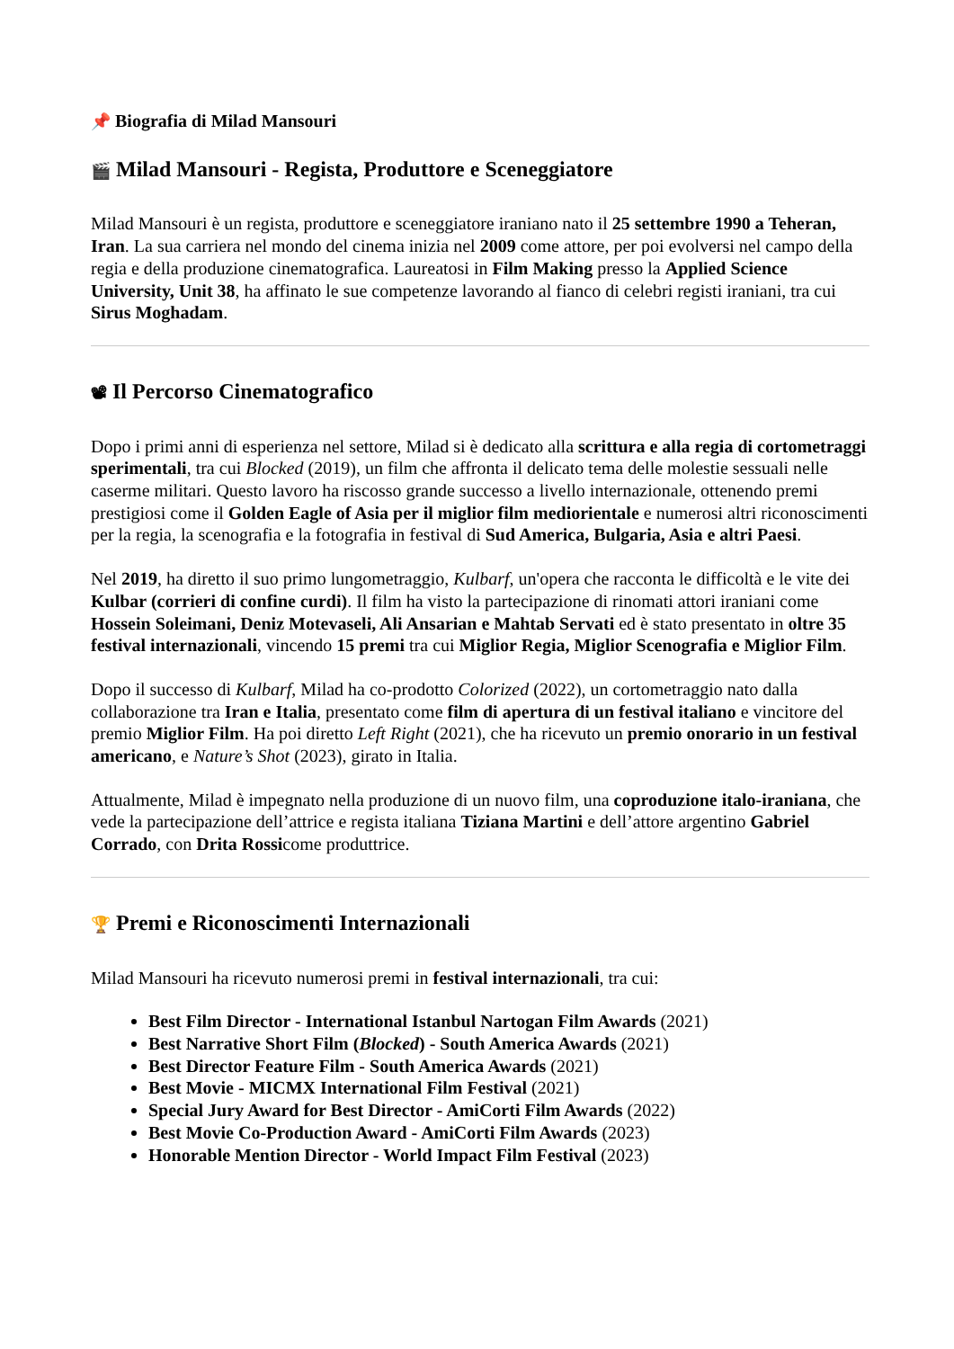📌 Biografia di Milad Mansouri
🎬 Milad Mansouri - Regista, Produttore e Sceneggiatore
Milad Mansouri è un regista, produttore e sceneggiatore iraniano nato il 25 settembre 1990 a Teheran, Iran. La sua carriera nel mondo del cinema inizia nel 2009 come attore, per poi evolversi nel campo della regia e della produzione cinematografica. Laureatosi in Film Making presso la Applied Science University, Unit 38, ha affinato le sue competenze lavorando al fianco di celebri registi iraniani, tra cui Sirus Moghadam.
📽 Il Percorso Cinematografico
Dopo i primi anni di esperienza nel settore, Milad si è dedicato alla scrittura e alla regia di cortometraggi sperimentali, tra cui Blocked (2019), un film che affronta il delicato tema delle molestie sessuali nelle caserme militari. Questo lavoro ha riscosso grande successo a livello internazionale, ottenendo premi prestigiosi come il Golden Eagle of Asia per il miglior film mediorientale e numerosi altri riconoscimenti per la regia, la scenografia e la fotografia in festival di Sud America, Bulgaria, Asia e altri Paesi.
Nel 2019, ha diretto il suo primo lungometraggio, Kulbarf, un'opera che racconta le difficoltà e le vite dei Kulbar (corrieri di confine curdi). Il film ha visto la partecipazione di rinomati attori iraniani come Hossein Soleimani, Deniz Motevaseli, Ali Ansarian e Mahtab Servati ed è stato presentato in oltre 35 festival internazionali, vincendo 15 premi tra cui Miglior Regia, Miglior Scenografia e Miglior Film.
Dopo il successo di Kulbarf, Milad ha co-prodotto Colorized (2022), un cortometraggio nato dalla collaborazione tra Iran e Italia, presentato come film di apertura di un festival italiano e vincitore del premio Miglior Film. Ha poi diretto Left Right (2021), che ha ricevuto un premio onorario in un festival americano, e Nature’s Shot (2023), girato in Italia.
Attualmente, Milad è impegnato nella produzione di un nuovo film, una coproduzione italo-iraniana, che vede la partecipazione dell’attrice e regista italiana Tiziana Martini e dell’attore argentino Gabriel Corrado, con Drita Rossicome produttrice.
🏆 Premi e Riconoscimenti Internazionali
Milad Mansouri ha ricevuto numerosi premi in festival internazionali, tra cui:
Best Film Director - International Istanbul Nartogan Film Awards (2021)
Best Narrative Short Film (Blocked) - South America Awards (2021)
Best Director Feature Film - South America Awards (2021)
Best Movie - MICMX International Film Festival (2021)
Special Jury Award for Best Director - AmiCorti Film Awards (2022)
Best Movie Co-Production Award - AmiCorti Film Awards (2023)
Honorable Mention Director - World Impact Film Festival (2023)